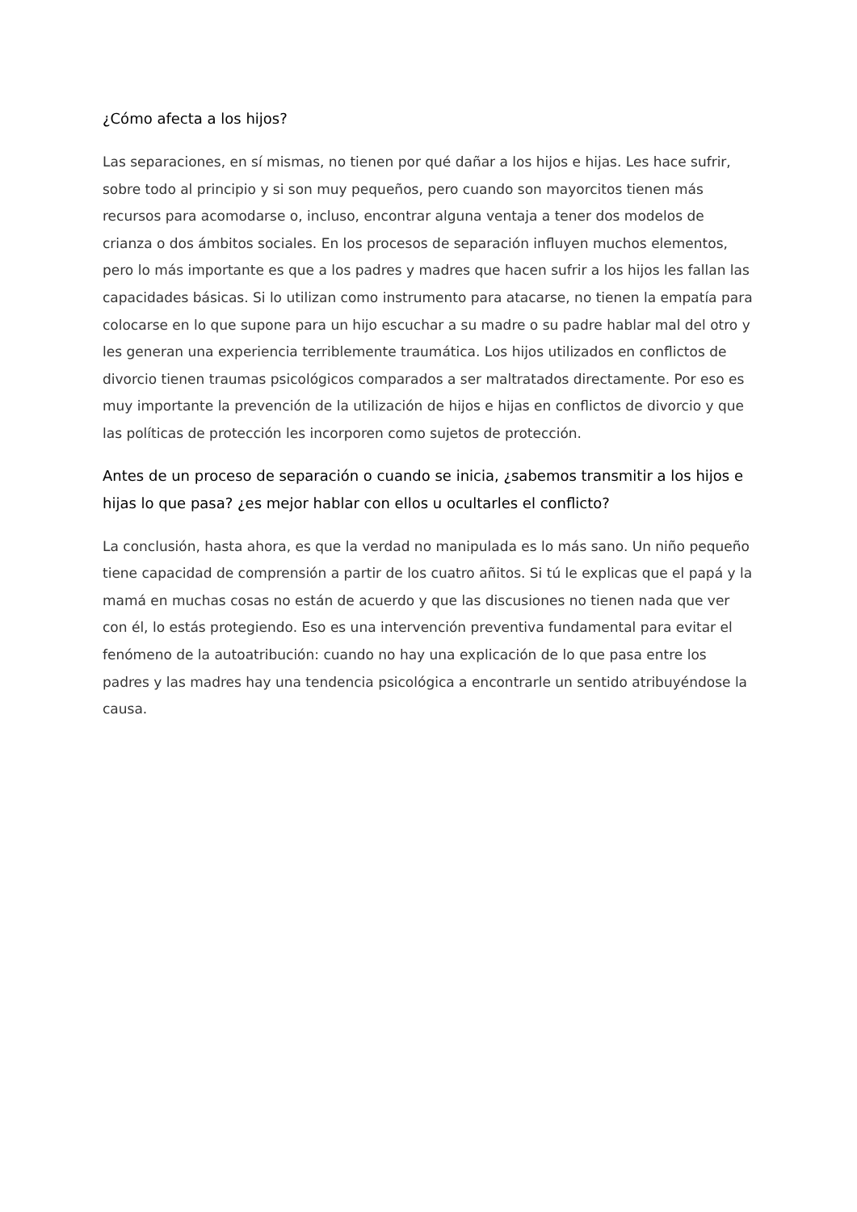¿Cómo afecta a los hijos?
Las separaciones, en sí mismas, no tienen por qué dañar a los hijos e hijas. Les hace sufrir, sobre todo al principio y si son muy pequeños, pero cuando son mayorcitos tienen más recursos para acomodarse o, incluso, encontrar alguna ventaja a tener dos modelos de crianza o dos ámbitos sociales. En los procesos de separación influyen muchos elementos, pero lo más importante es que a los padres y madres que hacen sufrir a los hijos les fallan las capacidades básicas. Si lo utilizan como instrumento para atacarse, no tienen la empatía para colocarse en lo que supone para un hijo escuchar a su madre o su padre hablar mal del otro y les generan una experiencia terriblemente traumática. Los hijos utilizados en conflictos de divorcio tienen traumas psicológicos comparados a ser maltratados directamente. Por eso es muy importante la prevención de la utilización de hijos e hijas en conflictos de divorcio y que las políticas de protección les incorporen como sujetos de protección.
Antes de un proceso de separación o cuando se inicia, ¿sabemos transmitir a los hijos e hijas lo que pasa? ¿es mejor hablar con ellos u ocultarles el conflicto?
La conclusión, hasta ahora, es que la verdad no manipulada es lo más sano. Un niño pequeño tiene capacidad de comprensión a partir de los cuatro añitos. Si tú le explicas que el papá y la mamá en muchas cosas no están de acuerdo y que las discusiones no tienen nada que ver con él, lo estás protegiendo. Eso es una intervención preventiva fundamental para evitar el fenómeno de la autoatribución: cuando no hay una explicación de lo que pasa entre los padres y las madres hay una tendencia psicológica a encontrarle un sentido atribuyéndose la causa.